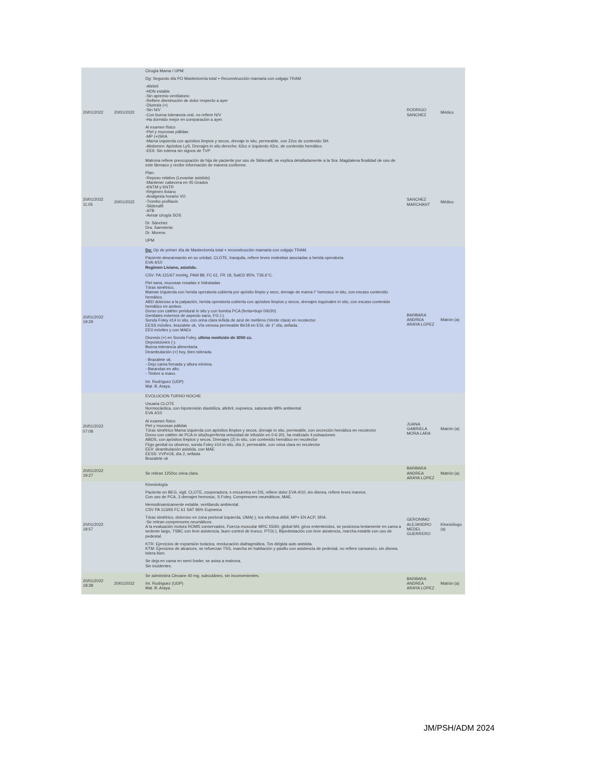| 20/01/2022 | 20/01/2022 | Cirugía Mama / UPM Dg: Segundo día PO Mastectomía total + Reconstrucción mamaria con colgajo TRAM -Afebril -HDN estable -Sin apremio ventilatorio -Refiere disminución de dolor respecto a ayer -Diuresis (+) -Sin N/V -Con buena tolerancia oral, no refiere N/V -Ha dormido mejor en comparación a ayer. Al examen físico -Piel y mucosas pálidas -MP (+)SRA -Mama izquierda con apósitos limpios y secos, drenaje in situ, permeable, con 22cc de contenido SH. -Abdomen: Apósitos LyS, Drenajes in situ derecho: 62cc e izquierdo 42cc, de contenido hemático. -EEII: Sin edema sin signos de TVP | RODRIGO SANCHEZ | Médico |
| 20/01/2022 11:05 | 20/01/2022 | Matrona refiere preocupación de hija de paciente por uso de Sildenafil, se explica detalladamente a la Sra. Magdalena finalidad de uso de este fármaco y recibe información de manera conforme. Plan: -Reposo relativo (Levantar asistido) -Mantener cabecera en 45 Grados -KNTM y KNTR -Régimen liviano -Analgesia horario VO -Trombo profilaxis -Sildenafil -ATB -Avisar cirugía SOS Dr. Sánchez Dra. Sarmiento Dr. Moreno UPM | SANCHEZ MARCHANT | Médico |
| 20/01/2022 19:29 | | Dg: Op de primer día de Mastectomía total + reconstrucción mamaria con colgajo TRAM. Paciente descansando en su unidad, CLOTE, tranquila, refiere leves molestias asociadas a herida operatoria. EVA:4/10 Regimen Liviano, asistido. CSV: PA:131/67 mmHg, PAM 88, FC 61, FR 18, SatO2 95%. T36.6°C. Piel sana, mucosas rosadas e hidratadas Tórax simétrico, Mamas Izquierda con herida operatoria cubierta por apósito limpio y seco, drenaje de mama I° hemosuc in situ, con escaso contenido hemático. ABD doloroso a la palpación, herida operatoria cubierta con apósitos limpios y secos, drenajes inguinales in situ, con escaso contenido hemático en ambos. Dorso con catéter peridural in situ y con bomba PCA (fenta+bupi 0/6/20). Genitales externos de aspecto sano, FG (-). Sonda Foley #14 in situ, con orina clara teñida de azul de metileno (Verde clara) en recolector. EESS móviles, brazalete ok, Vía venosa permeable B#18 en ESI, de 1° día, sellada. EEII móviles y con MAEs Diuresis (+) en Sonda Foley, ultima medición de 3050 cc. Deposiciones (-). Buena tolerancia alimentaria. Deambulación (+) hoy, bien tolerada. - Brazalete ok. - Dejo cama frenada y altura mínima. - Barandas en alto. - Timbre a mano. Int. Rodríguez (UDP) Mat. B. Araya. | BARBARA ANDREA ARAYA LOPEZ | Matrón (a) |
| 20/01/2022 07:08 | | EVOLUCION TURNO NOCHE Usuaria CLOTE Normocárdica, con hipotensión diastólica, afebril, eupneica, saturando 98% ambiental EVA 4/10 Al examen físico Piel y mucosas pálidas Tórax simétrico Mama izquierda con apósitos limpios y secos, drenaje in situ, permeable, con secreción hemática en recolector Dorso con catéter de PCA in situ(bupi+fenta velocidad de infusión en 0-6-20), ha realizado 4 pulsaciones ABDS, con apósitos limpios y secos, Drenajes (2) in situ, con contenido hemático en recolector Flujo genital no observo, sonda Foley #14 in situ, día 2, permeable, con orina clara en recolector EEII: deambulación asistida, con MAE EESS: VVP#18, día 2, sellada Brazalete ok | JUANA GABRIELA MORA LARA | Matrón (a) |
| 20/01/2022 19:27 | | Se retiran 1250cc orina clara. | BARBARA ANDREA ARAYA LOPEZ | Matrón (a) |
| 20/01/2022 18:57 | | Kinesiología Paciente en BEG, vigil, CLOTE, cooperadora, s encuentra en DS, refiere dolor EVA 4/10, sin disnea, refiere leves mareos. Con uso de PCA, 3 drenajes hemosuc, S Foley, Compresores neumáticos, MAE. Hemodinamicamente estable, ventilando ambiental. CSV PA 113/65 FC 61 SAT 96% Eupneica Tórax simétrico, doloroso en zona pectoral izquierda, UMA(-), tos efectiva débil, MP+ EN ACP, SRA. -Se retiran compresores neumáticos. A la evaluación motora ROMS conservados, Fuerza muscular MRC 55/60, global M4, giros enlentecidos, se posiciona lentamente en cama a sedente largo, TSBC con leve asistencia, buen control de tronco, PTO(-), Bipedestación con leve asistencia, marcha estable con uso de pedestal. KTR: Ejercicios de expansión torácica, reeducación diafragmática, Tos dirigida auto asistida. KTM: Ejercicios de alcances, se refuerzan TSS, marcha en habitación y pasillo con asistencia de pedestal, no refiere cansancio, sin disnea. tolera bien. Se deja en cama en semi fowler, se avisa a matrona. Sin incidentes. | GERONIMO ALEJANDRO MEDEL GUERRERO | Kinesiólogo (a) |
| 20/01/2022 18:38 | 20/01/2022 | Se administra Clexane 40 mg, subcutáneo, sin inconvenientes. Int. Rodriguez (UDP) Mat. B. Araya. | BARBARA ANDREA ARAYA LOPEZ | Matrón (a) |
JM/PSH/ADM 2024